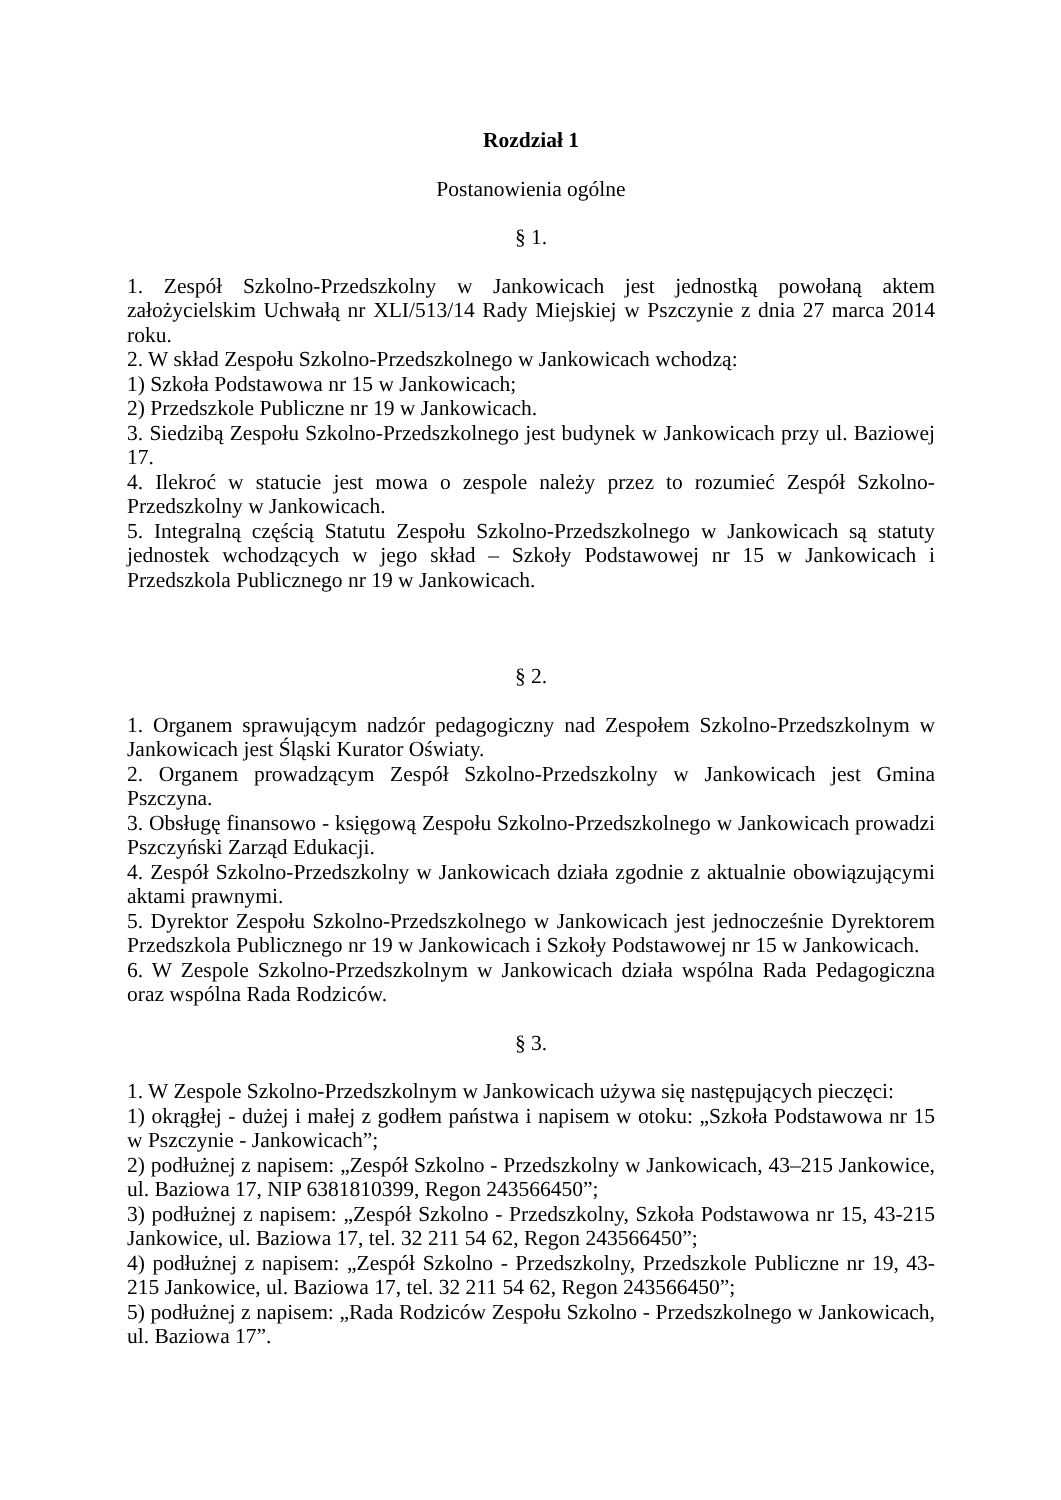Rozdział 1
Postanowienia ogólne
§ 1.
1. Zespół Szkolno-Przedszkolny w Jankowicach jest jednostką powołaną aktem założycielskim Uchwałą nr XLI/513/14 Rady Miejskiej w Pszczynie z dnia 27 marca 2014 roku.
2. W skład Zespołu Szkolno-Przedszkolnego w Jankowicach wchodzą:
1) Szkoła Podstawowa nr 15 w Jankowicach;
2) Przedszkole Publiczne nr 19 w Jankowicach.
3. Siedzibą Zespołu Szkolno-Przedszkolnego jest budynek w Jankowicach przy ul. Baziowej 17.
4. Ilekroć w statucie jest mowa o zespole należy przez to rozumieć Zespół Szkolno-Przedszkolny w Jankowicach.
5. Integralną częścią Statutu Zespołu Szkolno-Przedszkolnego w Jankowicach są statuty jednostek wchodzących w jego skład – Szkoły Podstawowej nr 15 w Jankowicach i Przedszkola Publicznego nr 19 w Jankowicach.
§ 2.
1. Organem sprawującym nadzór pedagogiczny nad Zespołem Szkolno-Przedszkolnym w Jankowicach jest Śląski Kurator Oświaty.
2. Organem prowadzącym Zespół Szkolno-Przedszkolny w Jankowicach jest Gmina Pszczyna.
3. Obsługę finansowo - księgową Zespołu Szkolno-Przedszkolnego w Jankowicach prowadzi Pszczyński Zarząd Edukacji.
4. Zespół Szkolno-Przedszkolny w Jankowicach działa zgodnie z aktualnie obowiązującymi aktami prawnymi.
5. Dyrektor Zespołu Szkolno-Przedszkolnego w Jankowicach jest jednocześnie Dyrektorem Przedszkola Publicznego nr 19 w Jankowicach i Szkoły Podstawowej nr 15 w Jankowicach.
6. W Zespole Szkolno-Przedszkolnym w Jankowicach działa wspólna Rada Pedagogiczna oraz wspólna Rada Rodziców.
§ 3.
1. W Zespole Szkolno-Przedszkolnym w Jankowicach używa się następujących pieczęci:
1) okrągłej - dużej i małej z godłem państwa i napisem w otoku: „Szkoła Podstawowa nr 15 w Pszczynie - Jankowicach”;
2) podłużnej z napisem: „Zespół Szkolno - Przedszkolny w Jankowicach, 43–215 Jankowice, ul. Baziowa 17, NIP 6381810399, Regon 243566450”;
3) podłużnej z napisem: „Zespół Szkolno - Przedszkolny, Szkoła Podstawowa nr 15, 43-215 Jankowice, ul. Baziowa 17, tel. 32 211 54 62, Regon 243566450”;
4) podłużnej z napisem: „Zespół Szkolno - Przedszkolny, Przedszkole Publiczne nr 19, 43-215 Jankowice, ul. Baziowa 17, tel. 32 211 54 62, Regon 243566450”;
5) podłużnej z napisem: „Rada Rodziców Zespołu Szkolno - Przedszkolnego w Jankowicach, ul. Baziowa 17”.